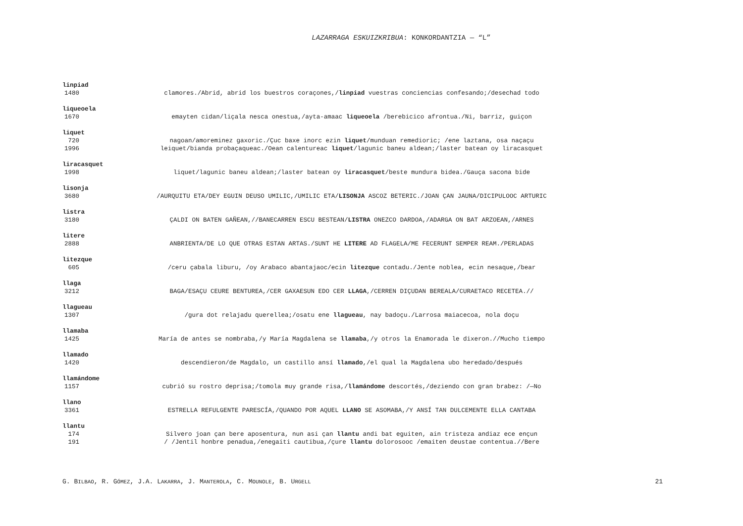LAZARRAGA ESKUIZKRIBUA: KONKORDANTZIA — “L”
linpiad
1480 clamores./Abrid, abrid los buestros coraçones,/linpiad vuestras conciencias confesando;/desechad todo
liqueoela
1670 emayten cidan/liçala nesca onestua,/ayta-amaac liqueoela /berebicico afrontua./Ni, barriz, guiçon
liquet
720 nagoan/amoreminez gaxoric./Çuc baxe inorc ezin liquet/munduan remedioric; /ene laztana, osa naçaçu
1996 leiquet/bianda probaçaqueac./Oean calentureac liquet/lagunic baneu aldean;/laster batean oy liracasquet
liracasquet
1998 liquet/lagunic baneu aldean;/laster batean oy liracasquet/beste mundura bidea./Gauça sacona bide
lisonja
3680 /AURQUITU ETA/DEY EGUIN DEUSO UMILIC,/UMILIC ETA/LISONJA ASCOZ BETERIC./JOAN ÇAN JAUNA/DICIPULOOC ARTURIC
listra
3180 ÇALDI ON BATEN GAÑEAN,//BANECARREN ESCU BESTEAN/LISTRA ONEZCO DARDOA,/ADARGA ON BAT ARZOEAN,/ARNES
litere
2888 ANBRIENTA/DE LO QUE OTRAS ESTAN ARTAS./SUNT HE LITERE AD FLAGELA/ME FECERUNT SEMPER REAM./PERLADAS
litezque
605 /ceru çabala liburu, /oy Arabaco abantajaoc/ecin litezque contadu./Jente noblea, ecin nesaque,/bear
llaga
3212 BAGA/ESAÇU CEURE BENTUREA,/CER GAXAESUN EDO CER LLAGA,/CERREN DIÇUDAN BEREALA/CURAETACO RECETEA.//
llagueau
1307 /gura dot relajadu querellea;/osatu ene llagueau, nay badoçu./Larrosa maiacecoa, nola doçu
llamaba
1425 María de antes se nombraba,/y María Magdalena se llamaba,/y otros la Enamorada le dixeron.//Mucho tiempo
llamado
1420 descendieron/de Magdalo, un castillo ansí llamado,/el qual la Magdalena ubo heredado/después
llamándome
1157 cubrió su rostro deprisa;/tomola muy grande risa,/llamándome descortés,/deziendo con gran brabez: /—No
llano
3361 ESTRELLA REFULGENTE PARESCÍA,/QUANDO POR AQUEL LLANO SE ASOMABA,/Y ANSÍ TAN DULCEMENTE ELLA CANTABA
llantu
174 Silvero joan çan bere aposentura, nun asi çan llantu andi bat eguiten, ain tristeza andiaz ece ençun
191 / /Jentil honbre penadua,/enegaiti cautibua,/çure llantu dolorosooc /emaiten deustae contentua.//Bere
G. BILBAO, R. GÓMEZ, J.A. LAKARRA, J. MANTEROLA, C. MOUNOLE, B. URGELL 21